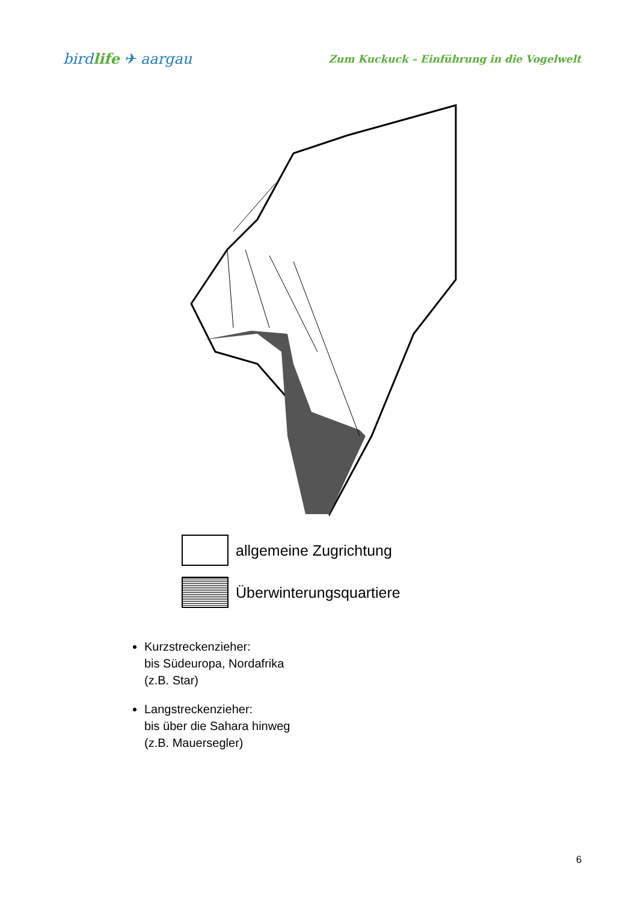birdlife ✈ aargau
Zum Kuckuck – Einführung in die Vogelwelt
allgemeine Zugrichtung
Überwinterungsquartiere
Kurzstreckenzieher:
bis Südeuropa, Nordafrika
(z.B. Star)
Langstreckenzieher:
bis über die Sahara hinweg
(z.B. Mauersegler)
6